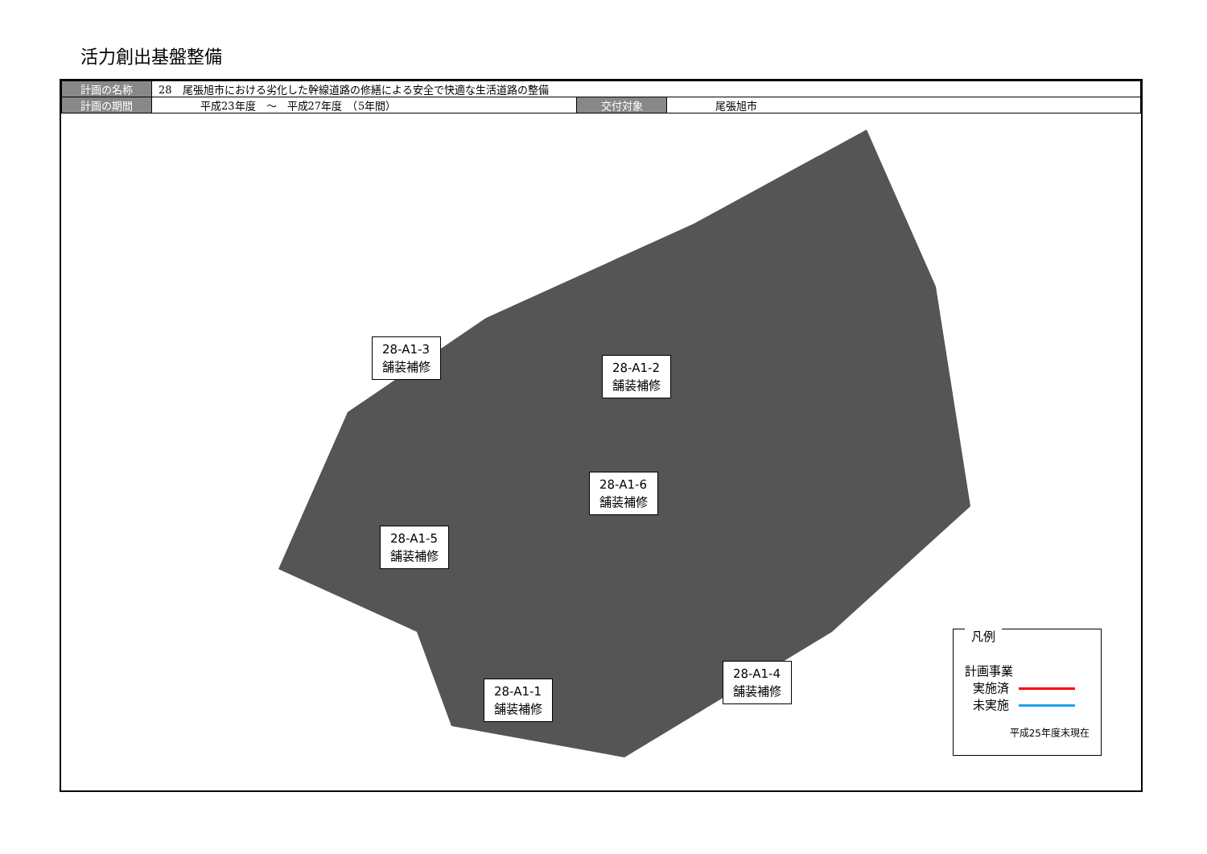活力創出基盤整備
| 計画の名称 | 28 尾張旭市における劣化した幹線道路の修繕による安全で快適な生活道路の整備 | | |
| 計画の期間 | 平成23年度 ～ 平成27年度 （5年間） | 交付対象 | 尾張旭市 |
28-A1-3
舗装補修
28-A1-2
舗装補修
28-A1-6
舗装補修
28-A1-5
舗装補修
28-A1-1
舗装補修
28-A1-4
舗装補修
凡例
計画事業
実施済
未実施
平成25年度末現在